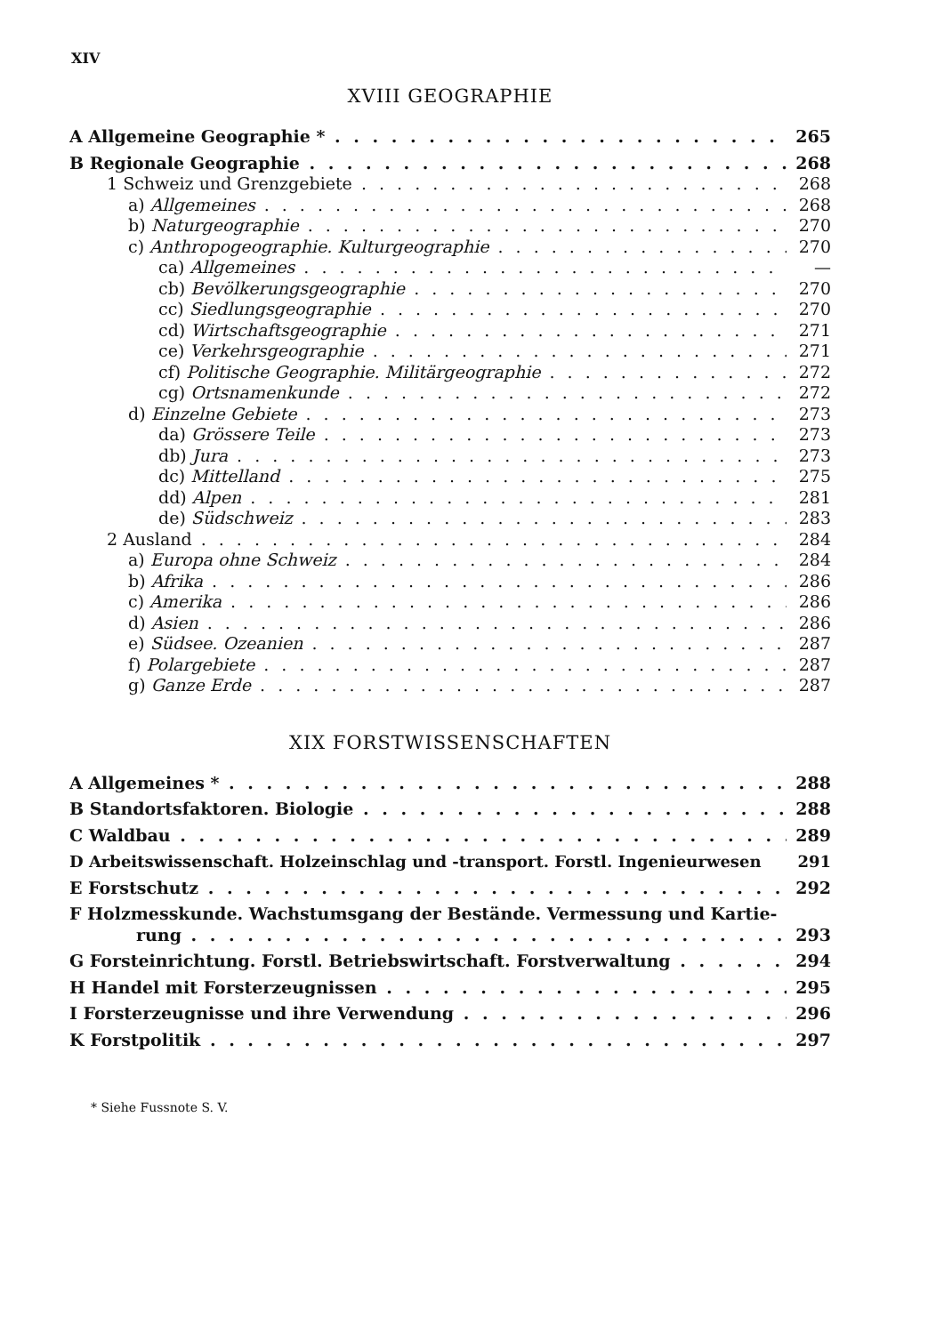XIV
XVIII GEOGRAPHIE
A Allgemeine Geographie * 265
B Regionale Geographie 268
1 Schweiz und Grenzgebiete 268
a) Allgemeines 268
b) Naturgeographie 270
c) Anthropogeographie. Kulturgeographie 270
ca) Allgemeines —
cb) Bevölkerungsgeographie 270
cc) Siedlungsgeographie 270
cd) Wirtschaftsgeographie 271
ce) Verkehrsgeographie 271
cf) Politische Geographie. Militärgeographie 272
cg) Ortsnamenkunde 272
d) Einzelne Gebiete 273
da) Grössere Teile 273
db) Jura 273
dc) Mittelland 275
dd) Alpen 281
de) Südschweiz 283
2 Ausland 284
a) Europa ohne Schweiz 284
b) Afrika 286
c) Amerika 286
d) Asien 286
e) Südsee. Ozeanien 287
f) Polargebiete 287
g) Ganze Erde 287
XIX FORSTWISSENSCHAFTEN
A Allgemeines * 288
B Standortsfaktoren. Biologie 288
C Waldbau 289
D Arbeitswissenschaft. Holzeinschlag und -transport. Forstl. Ingenieurwesen 291
E Forstschutz 292
F Holzmesskunde. Wachstumsgang der Bestände. Vermessung und Kartie-
rung 293
G Forsteinrichtung. Forstl. Betriebswirtschaft. Forstverwaltung 294
H Handel mit Forsterzeugnissen 295
I Forsterzeugnisse und ihre Verwendung 296
K Forstpolitik 297
* Siehe Fussnote S. V.